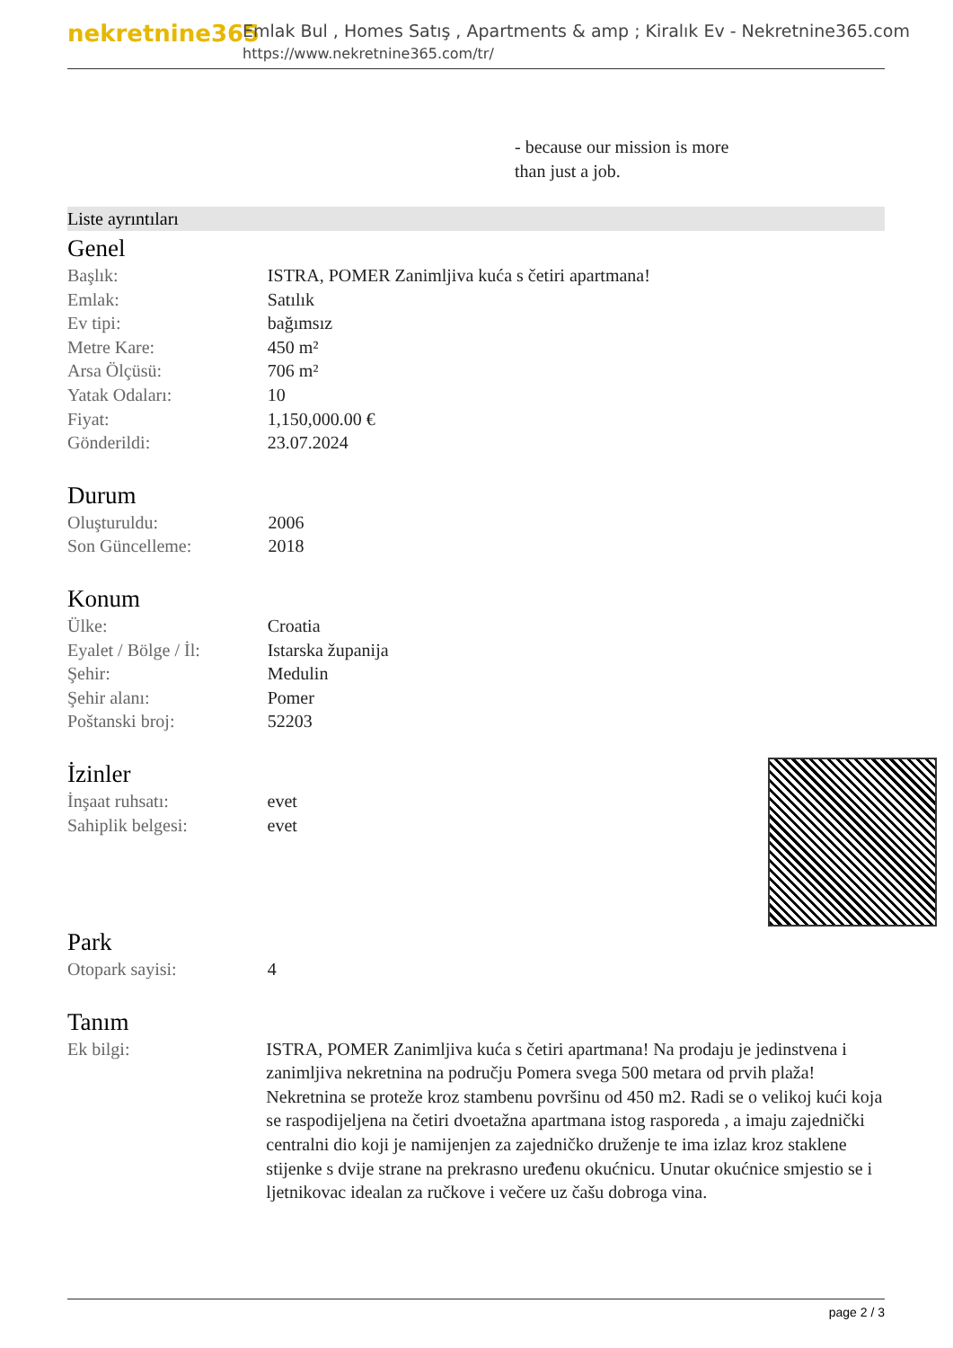nekretnine365
Emlak Bul , Homes Satış , Apartments & amp ; Kiralık Ev - Nekretnine365.com
https://www.nekretnine365.com/tr/
- because our mission is more
than just a job.
Liste ayrıntıları
Genel
| Başlık: | ISTRA, POMER Zanimljiva kuća s četiri apartmana! |
| Emlak: | Satılık |
| Ev tipi: | bağımsız |
| Metre Kare: | 450 m² |
| Arsa Ölçüsü: | 706 m² |
| Yatak Odaları: | 10 |
| Fiyat: | 1,150,000.00 € |
| Gönderildi: | 23.07.2024 |
Durum
| Oluşturuldu: | 2006 |
| Son Güncelleme: | 2018 |
Konum
| Ülke: | Croatia |
| Eyalet / Bölge / İl: | Istarska županija |
| Şehir: | Medulin |
| Şehir alanı: | Pomer |
| Poštanski broj: | 52203 |
İzinler
| İnşaat ruhsatı: | evet |
| Sahiplik belgesi: | evet |
Park
| Otopark sayisi: | 4 |
Tanım
| Ek bilgi: | ISTRA, POMER Zanimljiva kuća s četiri apartmana! Na prodaju je jedinstvena i zanimljiva nekretnina na području Pomera svega 500 metara od prvih plaža! Nekretnina se proteže kroz stambenu površinu od 450 m2. Radi se o velikoj kući koja se raspodijeljena na četiri dvoetažna apartmana istog rasporeda , a imaju zajednički centralni dio koji je namijenjen za zajedničko druženje te ima izlaz kroz staklene stijenke s dvije strane na prekrasno uređenu okućnicu. Unutar okućnice smjestio se i ljetnikovac idealan za ručkove i večere uz čašu dobroga vina. |
page 2 / 3